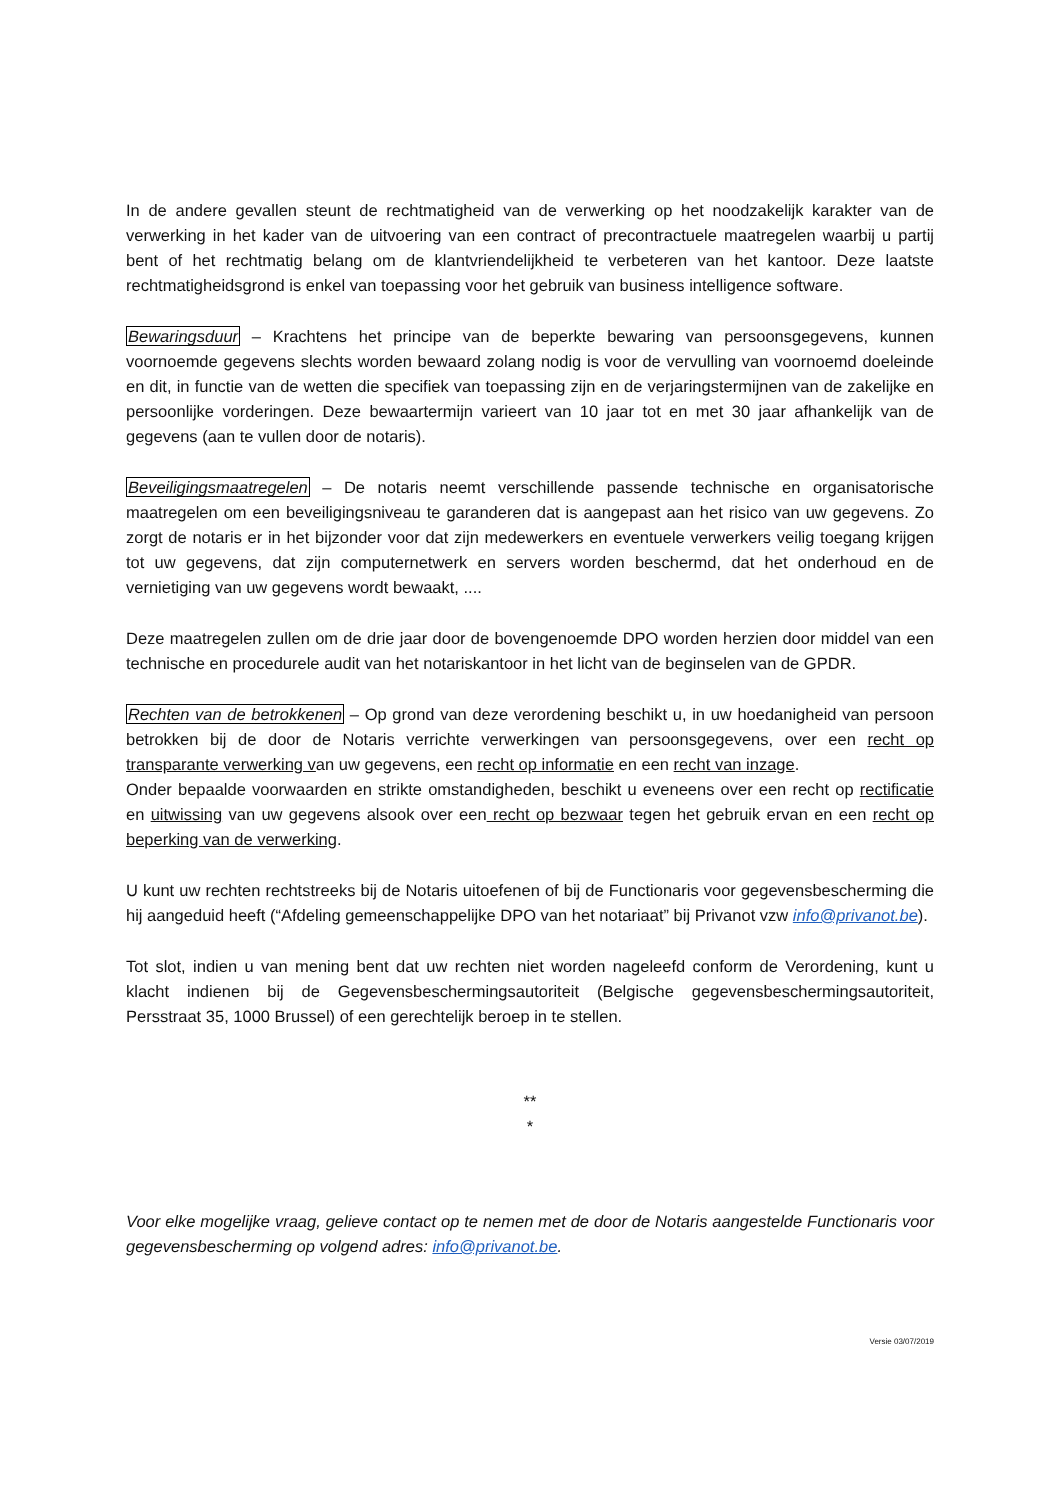In de andere gevallen steunt de rechtmatigheid van de verwerking op het noodzakelijk karakter van de verwerking in het kader van de uitvoering van een contract of precontractuele maatregelen waarbij u partij bent of het rechtmatig belang om de klantvriendelijkheid te verbeteren van het kantoor. Deze laatste rechtmatigheidsgrond is enkel van toepassing voor het gebruik van business intelligence software.
Bewaringsduur – Krachtens het principe van de beperkte bewaring van persoonsgegevens, kunnen voornoemde gegevens slechts worden bewaard zolang nodig is voor de vervulling van voornoemd doeleinde en dit, in functie van de wetten die specifiek van toepassing zijn en de verjaringstermijnen van de zakelijke en persoonlijke vorderingen. Deze bewaartermijn varieert van 10 jaar tot en met 30 jaar afhankelijk van de gegevens (aan te vullen door de notaris).
Beveiligingsmaatregelen – De notaris neemt verschillende passende technische en organisatorische maatregelen om een beveiligingsniveau te garanderen dat is aangepast aan het risico van uw gegevens. Zo zorgt de notaris er in het bijzonder voor dat zijn medewerkers en eventuele verwerkers veilig toegang krijgen tot uw gegevens, dat zijn computernetwerk en servers worden beschermd, dat het onderhoud en de vernietiging van uw gegevens wordt bewaakt, ....
Deze maatregelen zullen om de drie jaar door de bovengenoemde DPO worden herzien door middel van een technische en procedurele audit van het notariskantoor in het licht van de beginselen van de GPDR.
Rechten van de betrokkenen – Op grond van deze verordening beschikt u, in uw hoedanigheid van persoon betrokken bij de door de Notaris verrichte verwerkingen van persoonsgegevens, over een recht op transparante verwerking van uw gegevens, een recht op informatie en een recht van inzage.
Onder bepaalde voorwaarden en strikte omstandigheden, beschikt u eveneens over een recht op rectificatie en uitwissing van uw gegevens alsook over een recht op bezwaar tegen het gebruik ervan en een recht op beperking van de verwerking.
U kunt uw rechten rechtstreeks bij de Notaris uitoefenen of bij de Functionaris voor gegevensbescherming die hij aangeduid heeft (“Afdeling gemeenschappelijke DPO van het notariaat” bij Privanot vzw info@privanot.be).
Tot slot, indien u van mening bent dat uw rechten niet worden nageleefd conform de Verordening, kunt u klacht indienen bij de Gegevensbeschermingsautoriteit (Belgische gegevensbeschermingsautoriteit, Persstraat 35, 1000 Brussel) of een gerechtelijk beroep in te stellen.
**
*
Voor elke mogelijke vraag, gelieve contact op te nemen met de door de Notaris aangestelde Functionaris voor gegevensbescherming op volgend adres: info@privanot.be.
Versie 03/07/2019